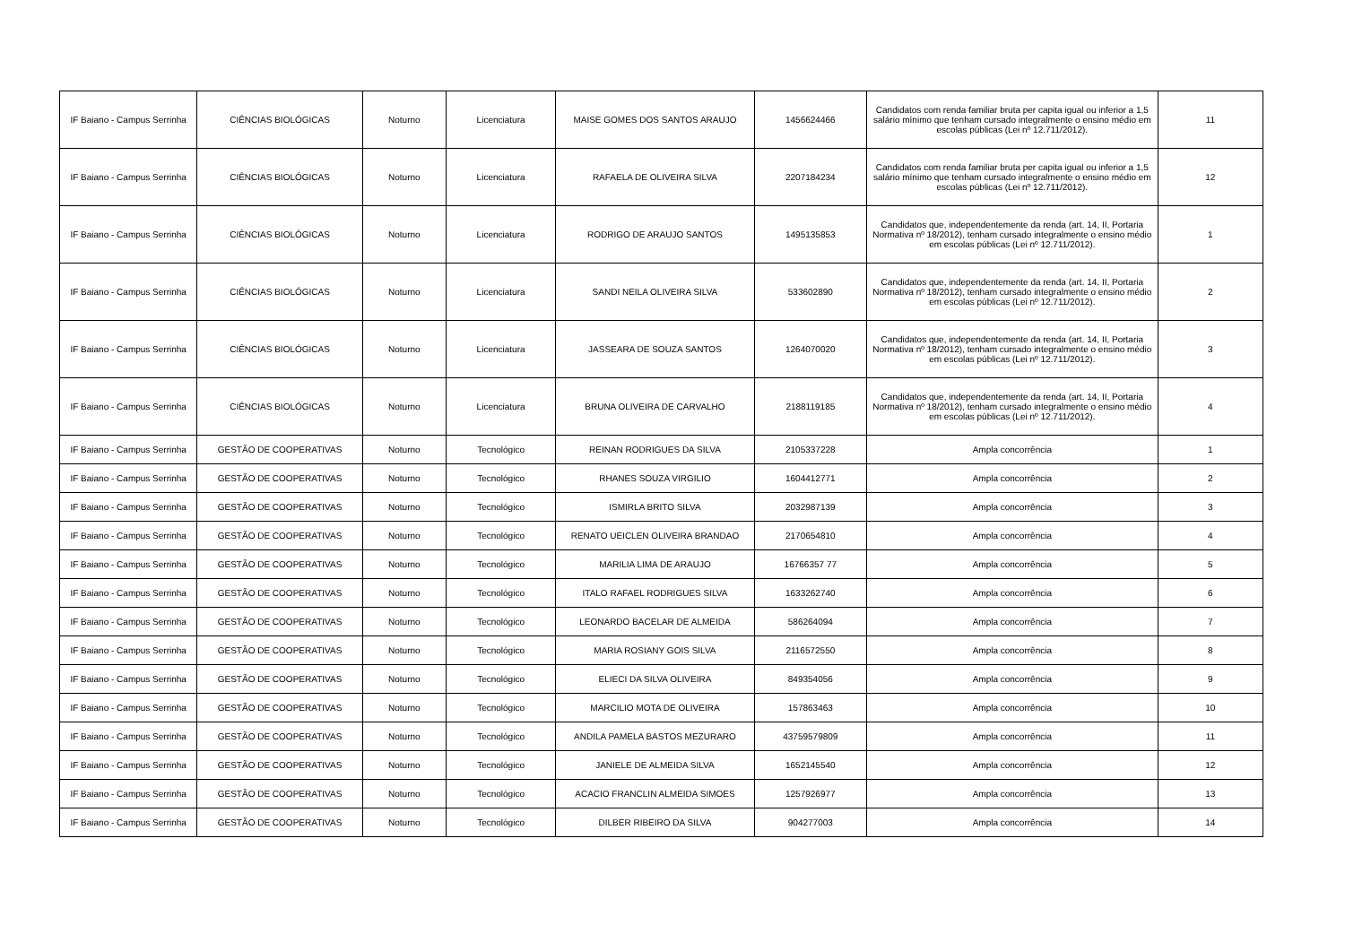| IF Baiano - Campus Serrinha | CIÊNCIAS BIOLÓGICAS | Noturno | Licenciatura | MAISE GOMES DOS SANTOS ARAUJO | 1456624466 | Candidatos com renda familiar bruta per capita igual ou inferior a 1,5 salário mínimo que tenham cursado integralmente o ensino médio em escolas públicas (Lei nº 12.711/2012). | 11 |
| IF Baiano - Campus Serrinha | CIÊNCIAS BIOLÓGICAS | Noturno | Licenciatura | RAFAELA DE OLIVEIRA SILVA | 2207184234 | Candidatos com renda familiar bruta per capita igual ou inferior a 1,5 salário mínimo que tenham cursado integralmente o ensino médio em escolas públicas (Lei nº 12.711/2012). | 12 |
| IF Baiano - Campus Serrinha | CIÊNCIAS BIOLÓGICAS | Noturno | Licenciatura | RODRIGO DE ARAUJO SANTOS | 1495135853 | Candidatos que, independentemente da renda (art. 14, II, Portaria Normativa nº 18/2012), tenham cursado integralmente o ensino médio em escolas públicas (Lei nº 12.711/2012). | 1 |
| IF Baiano - Campus Serrinha | CIÊNCIAS BIOLÓGICAS | Noturno | Licenciatura | SANDI NEILA OLIVEIRA SILVA | 533602890 | Candidatos que, independentemente da renda (art. 14, II, Portaria Normativa nº 18/2012), tenham cursado integralmente o ensino médio em escolas públicas (Lei nº 12.711/2012). | 2 |
| IF Baiano - Campus Serrinha | CIÊNCIAS BIOLÓGICAS | Noturno | Licenciatura | JASSEARA DE SOUZA SANTOS | 1264070020 | Candidatos que, independentemente da renda (art. 14, II, Portaria Normativa nº 18/2012), tenham cursado integralmente o ensino médio em escolas públicas (Lei nº 12.711/2012). | 3 |
| IF Baiano - Campus Serrinha | CIÊNCIAS BIOLÓGICAS | Noturno | Licenciatura | BRUNA OLIVEIRA DE CARVALHO | 2188119185 | Candidatos que, independentemente da renda (art. 14, II, Portaria Normativa nº 18/2012), tenham cursado integralmente o ensino médio em escolas públicas (Lei nº 12.711/2012). | 4 |
| IF Baiano - Campus Serrinha | GESTÃO DE COOPERATIVAS | Noturno | Tecnológico | REINAN RODRIGUES DA SILVA | 2105337228 | Ampla concorrência | 1 |
| IF Baiano - Campus Serrinha | GESTÃO DE COOPERATIVAS | Noturno | Tecnológico | RHANES SOUZA VIRGILIO | 1604412771 | Ampla concorrência | 2 |
| IF Baiano - Campus Serrinha | GESTÃO DE COOPERATIVAS | Noturno | Tecnológico | ISMIRLA BRITO SILVA | 2032987139 | Ampla concorrência | 3 |
| IF Baiano - Campus Serrinha | GESTÃO DE COOPERATIVAS | Noturno | Tecnológico | RENATO UEICLEN OLIVEIRA BRANDAO | 2170654810 | Ampla concorrência | 4 |
| IF Baiano - Campus Serrinha | GESTÃO DE COOPERATIVAS | Noturno | Tecnológico | MARILIA LIMA DE ARAUJO | 16766357 77 | Ampla concorrência | 5 |
| IF Baiano - Campus Serrinha | GESTÃO DE COOPERATIVAS | Noturno | Tecnológico | ITALO RAFAEL RODRIGUES SILVA | 1633262740 | Ampla concorrência | 6 |
| IF Baiano - Campus Serrinha | GESTÃO DE COOPERATIVAS | Noturno | Tecnológico | LEONARDO BACELAR DE ALMEIDA | 586264094 | Ampla concorrência | 7 |
| IF Baiano - Campus Serrinha | GESTÃO DE COOPERATIVAS | Noturno | Tecnológico | MARIA ROSIANY GOIS SILVA | 2116572550 | Ampla concorrência | 8 |
| IF Baiano - Campus Serrinha | GESTÃO DE COOPERATIVAS | Noturno | Tecnológico | ELIECI DA SILVA OLIVEIRA | 849354056 | Ampla concorrência | 9 |
| IF Baiano - Campus Serrinha | GESTÃO DE COOPERATIVAS | Noturno | Tecnológico | MARCILIO MOTA DE OLIVEIRA | 157863463 | Ampla concorrência | 10 |
| IF Baiano - Campus Serrinha | GESTÃO DE COOPERATIVAS | Noturno | Tecnológico | ANDILA PAMELA BASTOS MEZURARO | 43759579809 | Ampla concorrência | 11 |
| IF Baiano - Campus Serrinha | GESTÃO DE COOPERATIVAS | Noturno | Tecnológico | JANIELE DE ALMEIDA SILVA | 1652145540 | Ampla concorrência | 12 |
| IF Baiano - Campus Serrinha | GESTÃO DE COOPERATIVAS | Noturno | Tecnológico | ACACIO FRANCLIN ALMEIDA SIMOES | 1257926977 | Ampla concorrência | 13 |
| IF Baiano - Campus Serrinha | GESTÃO DE COOPERATIVAS | Noturno | Tecnológico | DILBER RIBEIRO DA SILVA | 904277003 | Ampla concorrência | 14 |